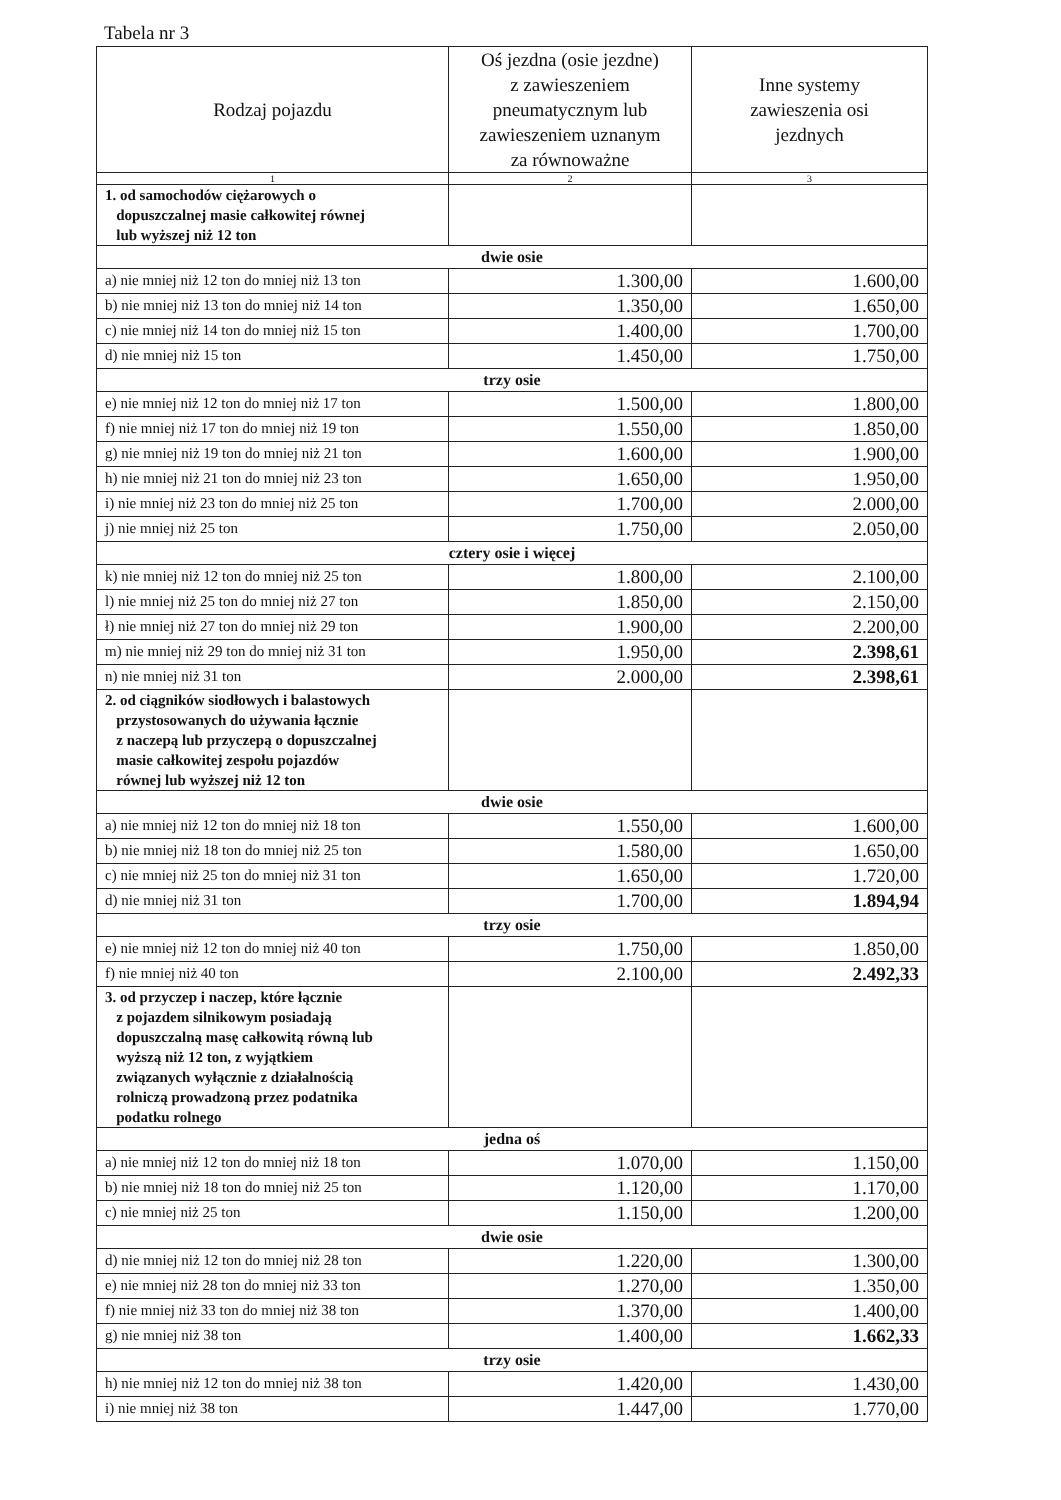Tabela nr 3
| Rodzaj pojazdu | Oś jezdna (osie jezdne) z zawieszeniem pneumatycznym lub zawieszeniem uznanym za równoważne | Inne systemy zawieszenia osi jezdnych |
| --- | --- | --- |
| 1 | 2 | 3 |
| 1. od samochodów ciężarowych o dopuszczalnej masie całkowitej równej lub wyższej niż 12 ton | | |
| dwie osie | | |
| a) nie mniej niż 12 ton do mniej niż 13 ton | 1.300,00 | 1.600,00 |
| b) nie mniej niż 13 ton do mniej niż 14 ton | 1.350,00 | 1.650,00 |
| c) nie mniej niż 14 ton do mniej niż 15 ton | 1.400,00 | 1.700,00 |
| d) nie mniej niż 15 ton | 1.450,00 | 1.750,00 |
| trzy osie | | |
| e) nie mniej niż 12 ton do mniej niż 17 ton | 1.500,00 | 1.800,00 |
| f) nie mniej niż 17 ton do mniej niż 19 ton | 1.550,00 | 1.850,00 |
| g) nie mniej niż 19 ton do mniej niż 21 ton | 1.600,00 | 1.900,00 |
| h) nie mniej niż 21 ton do mniej niż 23 ton | 1.650,00 | 1.950,00 |
| i) nie mniej niż 23 ton do mniej niż 25 ton | 1.700,00 | 2.000,00 |
| j) nie mniej niż 25 ton | 1.750,00 | 2.050,00 |
| cztery osie i więcej | | |
| k) nie mniej niż 12 ton do mniej niż 25 ton | 1.800,00 | 2.100,00 |
| l) nie mniej niż 25 ton do mniej niż 27 ton | 1.850,00 | 2.150,00 |
| ł) nie mniej niż 27 ton do mniej niż 29 ton | 1.900,00 | 2.200,00 |
| m) nie mniej niż 29 ton do mniej niż 31 ton | 1.950,00 | 2.398,61 |
| n) nie mniej niż 31 ton | 2.000,00 | 2.398,61 |
| 2. od ciągników siodłowych i balastowych przystosowanych do używania łącznie z naczepą lub przyczepą o dopuszczalnej masie całkowitej zespołu pojazdów równej lub wyższej niż 12 ton | | |
| dwie osie | | |
| a) nie mniej niż 12 ton do mniej niż 18 ton | 1.550,00 | 1.600,00 |
| b) nie mniej niż 18 ton do mniej niż 25 ton | 1.580,00 | 1.650,00 |
| c) nie mniej niż 25 ton do mniej niż 31 ton | 1.650,00 | 1.720,00 |
| d) nie mniej niż 31 ton | 1.700,00 | 1.894,94 |
| trzy osie | | |
| e) nie mniej niż 12 ton do mniej niż 40 ton | 1.750,00 | 1.850,00 |
| f) nie mniej niż 40 ton | 2.100,00 | 2.492,33 |
| 3. od przyczep i naczep, które łącznie z pojazdem silnikowym posiadają dopuszczalną masę całkowitą równą lub wyższą niż 12 ton, z wyjątkiem związanych wyłącznie z działalnością rolniczą prowadzoną przez podatnika podatku rolnego | | |
| jedna oś | | |
| a) nie mniej niż 12 ton do mniej niż 18 ton | 1.070,00 | 1.150,00 |
| b) nie mniej niż 18 ton do mniej niż 25 ton | 1.120,00 | 1.170,00 |
| c) nie mniej niż 25 ton | 1.150,00 | 1.200,00 |
| dwie osie | | |
| d) nie mniej niż 12 ton do mniej niż 28 ton | 1.220,00 | 1.300,00 |
| e) nie mniej niż 28 ton do mniej niż 33 ton | 1.270,00 | 1.350,00 |
| f) nie mniej niż 33 ton do mniej niż 38 ton | 1.370,00 | 1.400,00 |
| g) nie mniej niż 38 ton | 1.400,00 | 1.662,33 |
| trzy osie | | |
| h) nie mniej niż 12 ton do mniej niż 38 ton | 1.420,00 | 1.430,00 |
| i) nie mniej niż 38 ton | 1.447,00 | 1.770,00 |